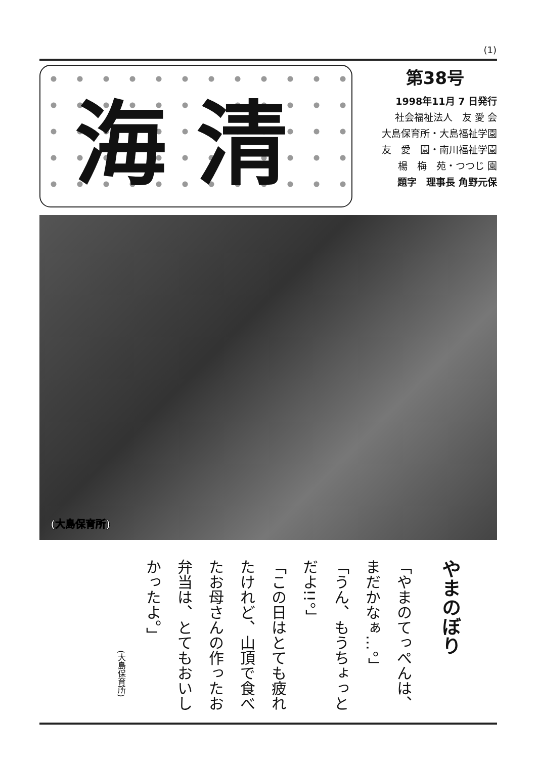(1)
海清
第38号
1998年11月 7 日発行
社会福祉法人　友 愛 会
大島保育所・大島福祉学園
友　愛　園・南川福祉学園
楊　梅　苑・つつじ 園
題字　理事長 角野元保
(大島保育所)
やまのぼり
「やまのてっぺんは、まだかなぁ…。」
「うん、もうちょっとだよ!!。」
「この日はとても疲れたけれど、山頂で食べたお母さんの作ったお弁当は、とてもおいしかったよ。」
(大島保育所)